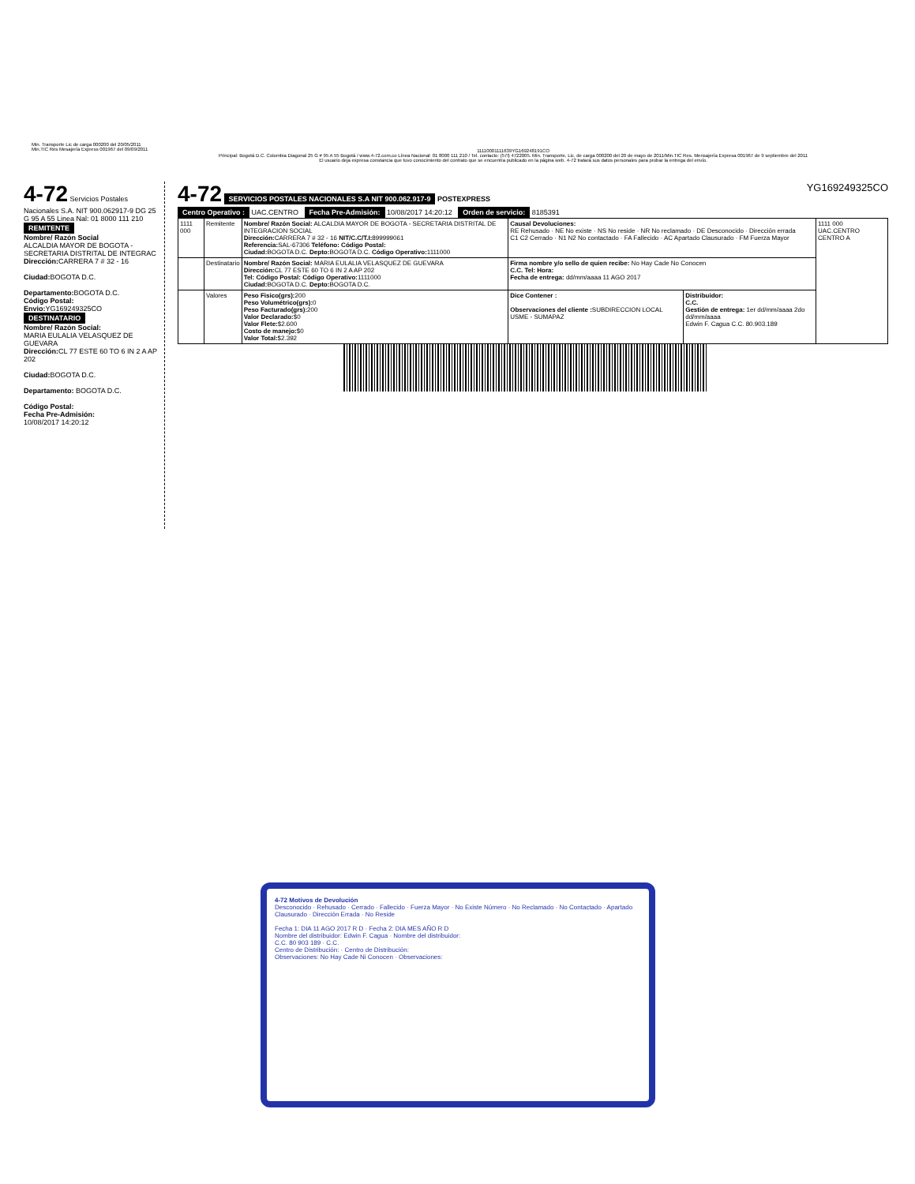11110001111639YG169248191CO
Principal: Bogotá D.C. Colombia Diagonal 25 G # 95 A 55 Bogotá / www.4-72.com.co Línea Nacional: 01 8000 111 210 / Tel. contacto: (57l) 4722005. Min. Transporte, Lic. de carga 000200 del 20 de mayo de 2011/Min.TIC Res. Mensajería Expresa 001967 de 9 septiembre del 2011
El usuario deja expresa constancia que tuvo conocimiento del contrato que se encuentra publicado en la página web. 4-72 tratará sus datos personales para probar la entrega del envío.
Min. Transporte Lic de carga 000200 del 20/05/2011
Min.TIC Res Mesajería Express 001967 del 09/09/2011
4-72 Servicios Postales Nacionales S.A. NIT 900.062917-9 DG 25 G 95 A 55 Linea Nal: 01 8000 111 210
REMITENTE
Nombre/ Razón Social
ALCALDIA MAYOR DE BOGOTA - SECRETARIA DISTRITAL DE INTEGRAC
Dirección: CARRERA 7 # 32 - 16
Ciudad: BOGOTA D.C.
Departamento: BOGOTA D.C.
Código Postal:
Envio: YG169249325CO
DESTINATARIO
Nombre/ Razón Social:
MARIA EULALIA VELASQUEZ DE GUEVARA
Dirección: CL 77 ESTE 60 TO 6 IN 2 A AP 202
Ciudad: BOGOTA D.C.
Departamento: BOGOTA D.C.
Código Postal:
Fecha Pre-Admisión:
10/08/2017 14:20:12
4-72 SERVICIOS POSTALES NACIONALES S.A NIT 900.062.917-9 POSTEXPRESS YG169249325CO
Centro Operativo : UAC.CENTRO Fecha Pre-Admisión: 10/08/2017 14:20:12 Orden de servicio: 8185391
| 1111 000 | Remitente | Nombre/ Razón Social: ALCALDIA MAYOR DE BOGOTA - SECRETARIA DISTRITAL DE INTEGRACION SOCIAL Dirección: CARRERA 7 # 32 - 16 NIT/C.C/T.I: 899999061 Referencia: SAL-67306 Teléfono: Código Postal: Ciudad: BOGOTA D.C. Depto: BOGOTA D.C. Código Operativo: 1111000 | Causal Devoluciones: RE Rehusado · NE No existe · NS No reside · NR No reclamado · DE Desconocido · Dirección errada C1 C2 Cerrado · N1 N2 No contactado · FA Fallecido · AC Apartado Clausurado · FM Fuerza Mayor | | 1111 000 UAC.CENTRO CENTRO A |
| | Destinatario | Nombre/ Razón Social: MARIA EULALIA VELASQUEZ DE GUEVARA Dirección: CL 77 ESTE 60 TO 6 IN 2 A AP 202 Tel: Código Postal: Código Operativo: 1111000 Ciudad: BOGOTA D.C. Depto: BOGOTA D.C. | Firma nombre y/o sello de quien recibe: No Hay Cade No Conocen C.C. Tel: Hora: Fecha de entrega: dd/mm/aaaa 11 AGO 2017 | | |
| | Valores | Peso Fisico(grs): 200 Peso Volumétrico(grs): 0 Peso Facturado(grs): 200 Valor Declarado: $0 Valor Flete: $2.600 Costo de manejo: $0 Valor Total: $2.392 | Dice Contener : Observaciones del cliente : SUBDIRECCION LOCAL USME - SUMAPAZ | Distribuidor: C.C. Gestión de entrega: 1er dd/mm/aaaa 2do dd/mm/aaaa Edwin F. Cagua C.C. 80.903.189 | |
4-72 Motivos de Devolución
Desconocido · Rehusado · Cerrado · Fallecido · Fuerza Mayor · No Existe Número · No Reclamado · No Contactado · Apartado Clausurado · Dirección Errada · No Reside
Fecha 1: DIA 11 AGO 2017 R D · Fecha 2: DIA MES AÑO R D
Nombre del distribuidor: Edwin F. Cagua · Nombre del distribuidor:
C.C. 80 903 189 · C.C.
Centro de Distribución: · Centro de Distribución:
Observaciones: No Hay Cade Ni Conocen · Observaciones: